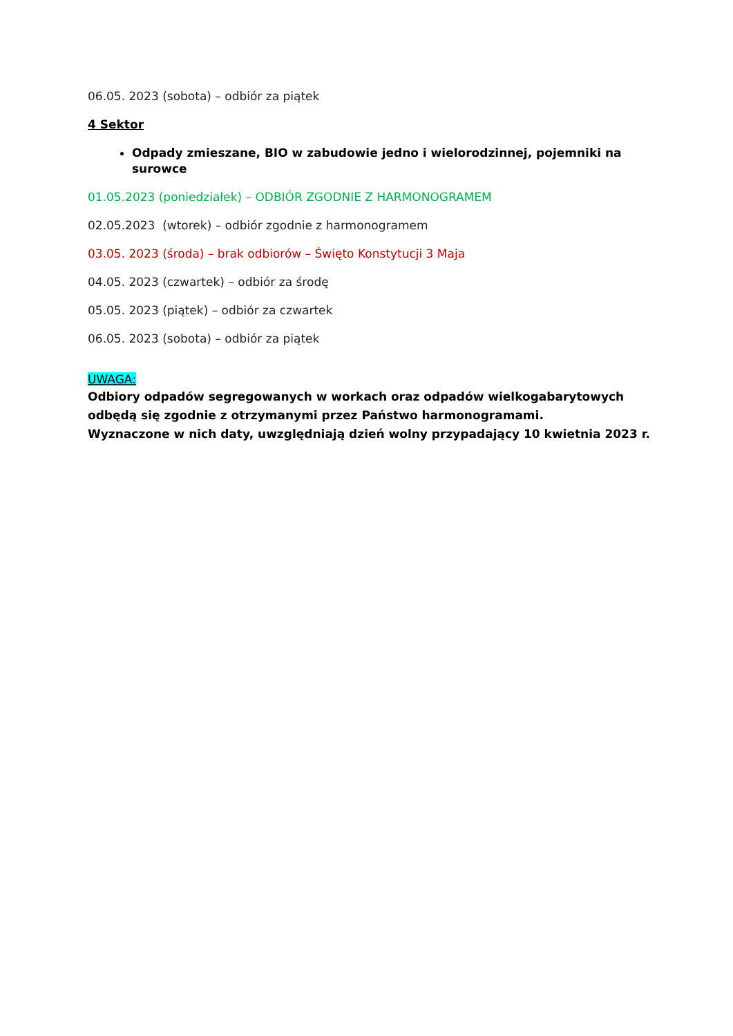06.05. 2023 (sobota) – odbiór za piątek
4 Sektor
Odpady zmieszane, BIO w zabudowie jedno i wielorodzinnej, pojemniki na surowce
01.05.2023 (poniedziałek) – ODBIÓR ZGODNIE Z HARMONOGRAMEM
02.05.2023 (wtorek) – odbiór zgodnie z harmonogramem
03.05. 2023 (środa) – brak odbiorów – Święto Konstytucji 3 Maja
04.05. 2023 (czwartek) – odbiór za środę
05.05. 2023 (piątek) – odbiór za czwartek
06.05. 2023 (sobota) – odbiór za piątek
UWAGA:
Odbiory odpadów segregowanych w workach oraz odpadów wielkogabarytowych odbędą się zgodnie z otrzymanymi przez Państwo harmonogramami.
Wyznaczone w nich daty, uwzględniają dzień wolny przypadający 10 kwietnia 2023 r.